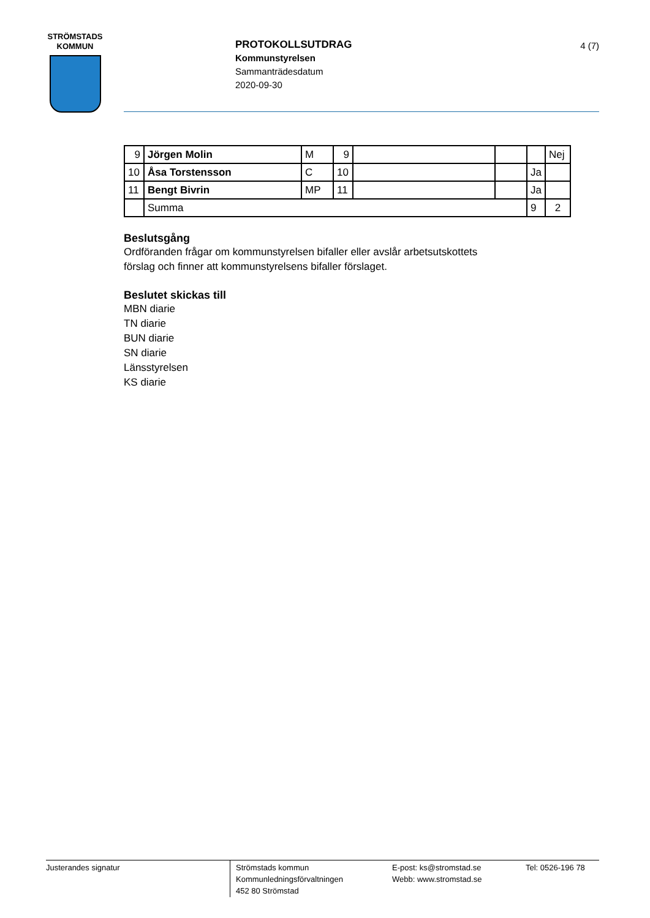STRÖMSTADS
KOMMUN
PROTOKOLLSUTDRAG
Kommunstyrelsen
Sammanträdesdatum
2020-09-30
4 (7)
| 9 | Jörgen Molin | M | 9 | | | | Nej |
| 10 | Åsa Torstensson | C | 10 | | | Ja | |
| 11 | Bengt Bivrin | MP | 11 | | | Ja | |
| | Summa | | | | | 9 | 2 |
Beslutsgång
Ordföranden frågar om kommunstyrelsen bifaller eller avslår arbetsutskottets
förslag och finner att kommunstyrelsens bifaller förslaget.
Beslutet skickas till
MBN diarie
TN diarie
BUN diarie
SN diarie
Länsstyrelsen
KS diarie
Justerandes signatur
Strömstads kommun
Kommunledningsförvaltningen
452 80 Strömstad
E-post: ks@stromstad.se
Webb: www.stromstad.se
Tel: 0526-196 78